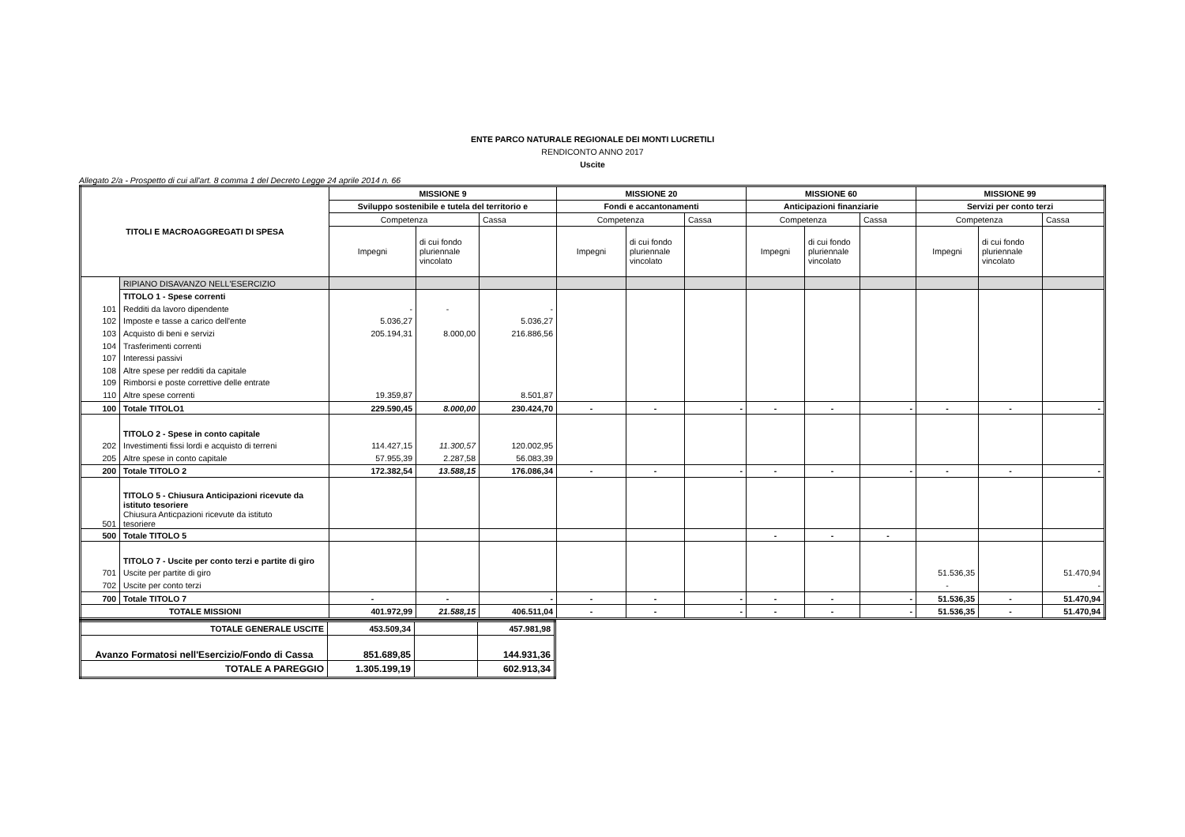ENTE PARCO NATURALE REGIONALE DEI MONTI LUCRETILI
RENDICONTO ANNO 2017
Uscite
Allegato 2/a - Prospetto di cui all'art. 8 comma 1 del Decreto Legge 24 aprile 2014 n. 66
| TITOLI E MACROAGGREGATI DI SPESA | | MISSIONE 9 | | | MISSIONE 20 | | | MISSIONE 60 | | | MISSIONE 99 | | |
| --- | --- | --- | --- | --- | --- | --- | --- | --- | --- | --- | --- | --- | --- |
| | | Sviluppo sostenibile e tutela del territorio e | | | Fondi e accantonamenti | | | Anticipazioni finanziarie | | | Servizi per conto terzi | | |
| | | Competenza | | Cassa | Competenza | | Cassa | Competenza | | Cassa | Competenza | | Cassa |
| | | Impegni | di cui fondo pluriennale vincolato | | Impegni | di cui fondo pluriennale vincolato | | Impegni | di cui fondo pluriennale vincolato | | Impegni | di cui fondo pluriennale vincolato | |
| | RIPIANO DISAVANZO NELL'ESERCIZIO | | | | | | | | | | | | |
| | TITOLO 1 - Spese correnti | | | | | | | | | | | | |
| 101 | Redditi da lavoro dipendente | - | - | - | | | | | | | | | |
| 102 | Imposte e tasse a carico dell'ente | 5.036,27 | | 5.036,27 | | | | | | | | | |
| 103 | Acquisto di beni e servizi | 205.194,31 | 8.000,00 | 216.886,56 | | | | | | | | | |
| 104 | Trasferimenti correnti | | | | | | | | | | | | |
| 107 | Interessi passivi | | | | | | | | | | | | |
| 108 | Altre spese per redditi da capitale | | | | | | | | | | | | |
| 109 | Rimborsi e poste correttive delle entrate | | | | | | | | | | | | |
| 110 | Altre spese correnti | 19.359,87 | | 8.501,87 | | | | | | | | | |
| 100 | Totale TITOLO1 | 229.590,45 | 8.000,00 | 230.424,70 | - | - | - | - | - | - | - | - | - |
| | TITOLO 2 - Spese in conto capitale | | | | | | | | | | | | |
| 202 | Investimenti fissi lordi e acquisto di terreni | 114.427,15 | 11.300,57 | 120.002,95 | | | | | | | | | |
| 205 | Altre spese in conto capitale | 57.955,39 | 2.287,58 | 56.083,39 | | | | | | | | | |
| 200 | Totale TITOLO 2 | 172.382,54 | 13.588,15 | 176.086,34 | - | - | - | - | - | - | - | - | - |
| | TITOLO 5 - Chiusura Anticipazioni ricevute da istituto tesoriere | | | | | | | | | | | | |
| 501 | Chiusura Anticpazioni ricevute da istituto tesoriere | | | | | | | | | | | | |
| 500 | Totale TITOLO 5 | | | | | | | - | - | - | | | |
| | TITOLO 7 - Uscite per conto terzi e partite di giro | | | | | | | | | | | | |
| 701 | Uscite per partite di giro | | | | | | | | | | 51.536,35 | | 51.470,94 |
| 702 | Uscite per conto terzi | | | | | | | | | | - | | - |
| 700 | Totale TITOLO 7 | - | - | - | - | - | - | - | - | - | 51.536,35 | - | 51.470,94 |
| TOTALE MISSIONI | | 401.972,99 | 21.588,15 | 406.511,04 | - | - | - | - | - | - | 51.536,35 | - | 51.470,94 |
| TOTALE GENERALE USCITE | 453.509,34 | | 457.981,98 |
| Avanzo Formatosi nell'Esercizio/Fondo di Cassa | 851.689,85 | | 144.931,36 |
| TOTALE A PAREGGIO | 1.305.199,19 | | 602.913,34 |